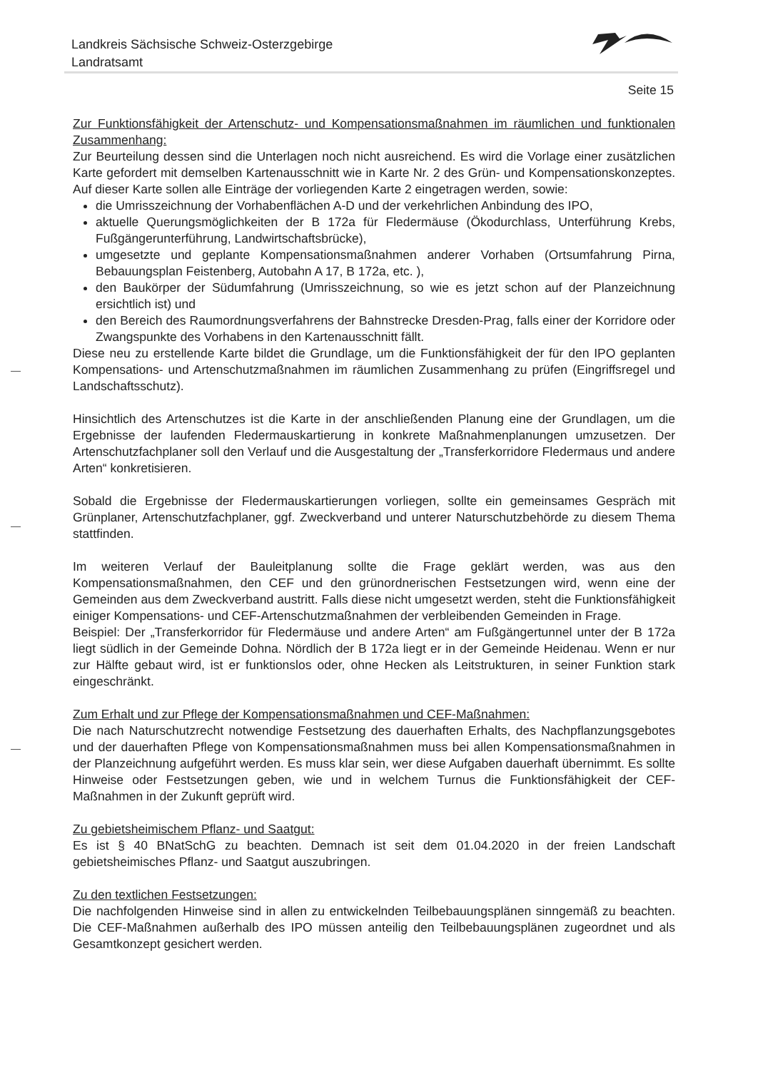Landkreis Sächsische Schweiz-Osterzgebirge
Landratsamt
Seite 15
Zur Funktionsfähigkeit der Artenschutz- und Kompensationsmaßnahmen im räumlichen und funktionalen Zusammenhang:
Zur Beurteilung dessen sind die Unterlagen noch nicht ausreichend. Es wird die Vorlage einer zusätzlichen Karte gefordert mit demselben Kartenausschnitt wie in Karte Nr. 2 des Grün- und Kompensationskonzeptes. Auf dieser Karte sollen alle Einträge der vorliegenden Karte 2 eingetragen werden, sowie:
die Umrisszeichnung der Vorhabenflächen A-D und der verkehrlichen Anbindung des IPO,
aktuelle Querungsmöglichkeiten der B 172a für Fledermäuse (Ökodurchlass, Unterführung Krebs, Fußgängerunterführung, Landwirtschaftsbrücke),
umgesetzte und geplante Kompensationsmaßnahmen anderer Vorhaben (Ortsumfahrung Pirna, Bebauungsplan Feistenberg, Autobahn A 17, B 172a, etc. ),
den Baukörper der Südumfahrung (Umrisszeichnung, so wie es jetzt schon auf der Planzeichnung ersichtlich ist) und
den Bereich des Raumordnungsverfahrens der Bahnstrecke Dresden-Prag, falls einer der Korridore oder Zwangspunkte des Vorhabens in den Kartenausschnitt fällt.
Diese neu zu erstellende Karte bildet die Grundlage, um die Funktionsfähigkeit der für den IPO geplanten Kompensations- und Artenschutzmaßnahmen im räumlichen Zusammenhang zu prüfen (Eingriffsregel und Landschaftsschutz).
Hinsichtlich des Artenschutzes ist die Karte in der anschließenden Planung eine der Grundlagen, um die Ergebnisse der laufenden Fledermauskartierung in konkrete Maßnahmenplanungen umzusetzen. Der Artenschutzfachplaner soll den Verlauf und die Ausgestaltung der „Transferkorridore Fledermaus und andere Arten“ konkretisieren.
Sobald die Ergebnisse der Fledermauskartierungen vorliegen, sollte ein gemeinsames Gespräch mit Grünplaner, Artenschutzfachplaner, ggf. Zweckverband und unterer Naturschutzbehörde zu diesem Thema stattfinden.
Im weiteren Verlauf der Bauleitplanung sollte die Frage geklärt werden, was aus den Kompensationsmaßnahmen, den CEF und den grünordnerischen Festsetzungen wird, wenn eine der Gemeinden aus dem Zweckverband austritt. Falls diese nicht umgesetzt werden, steht die Funktionsfähigkeit einiger Kompensations- und CEF-Artenschutzmaßnahmen der verbleibenden Gemeinden in Frage.
Beispiel: Der „Transferkorridor für Fledermäuse und andere Arten“ am Fußgängertunnel unter der B 172a liegt südlich in der Gemeinde Dohna. Nördlich der B 172a liegt er in der Gemeinde Heidenau. Wenn er nur zur Hälfte gebaut wird, ist er funktionslos oder, ohne Hecken als Leitstrukturen, in seiner Funktion stark eingeschränkt.
Zum Erhalt und zur Pflege der Kompensationsmaßnahmen und CEF-Maßnahmen:
Die nach Naturschutzrecht notwendige Festsetzung des dauerhaften Erhalts, des Nachpflanzungsgebotes und der dauerhaften Pflege von Kompensationsmaßnahmen muss bei allen Kompensationsmaßnahmen in der Planzeichnung aufgeführt werden. Es muss klar sein, wer diese Aufgaben dauerhaft übernimmt. Es sollte Hinweise oder Festsetzungen geben, wie und in welchem Turnus die Funktionsfähigkeit der CEF-Maßnahmen in der Zukunft geprüft wird.
Zu gebietsheimischem Pflanz- und Saatgut:
Es ist § 40 BNatSchG zu beachten. Demnach ist seit dem 01.04.2020 in der freien Landschaft gebietsheimisches Pflanz- und Saatgut auszubringen.
Zu den textlichen Festsetzungen:
Die nachfolgenden Hinweise sind in allen zu entwickelnden Teilbebauungsplänen sinngemäß zu beachten. Die CEF-Maßnahmen außerhalb des IPO müssen anteilig den Teilbebauungsplänen zugeordnet und als Gesamtkonzept gesichert werden.